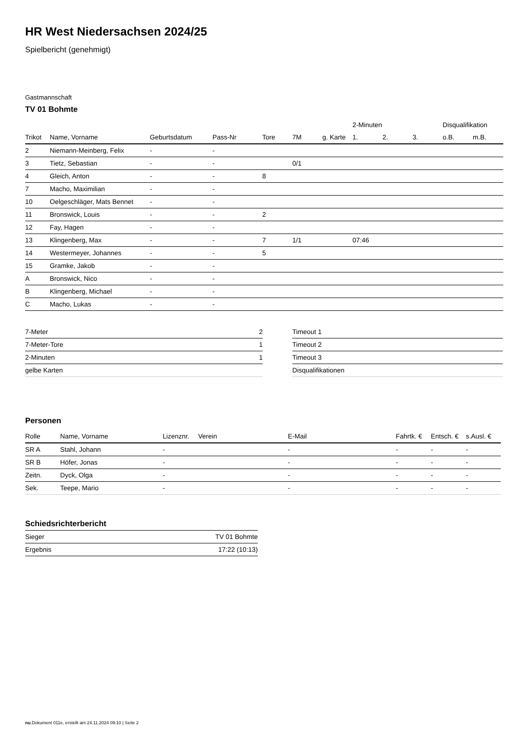HR West Niedersachsen 2024/25
Spielbericht (genehmigt)
Gastmannschaft
TV 01 Bohmte
| | | | | | | | 2-Minuten | | | Disqualifikation | |
| --- | --- | --- | --- | --- | --- | --- | --- | --- | --- | --- | --- |
| Trikot | Name, Vorname | Geburtsdatum | Pass-Nr | Tore | 7M | g. Karte | 1. | 2. | 3. | o.B. | m.B. |
| 2 | Niemann-Meinberg, Felix | - | - | | | | | | | | |
| 3 | Tietz, Sebastian | - | - | | 0/1 | | | | | | |
| 4 | Gleich, Anton | - | - | 8 | | | | | | | |
| 7 | Macho, Maximilian | - | - | | | | | | | | |
| 10 | Oelgeschläger, Mats Bennet | - | - | | | | | | | | |
| 11 | Bronswick, Louis | - | - | 2 | | | | | | | |
| 12 | Fay, Hagen | - | - | | | | | | | | |
| 13 | Klingenberg, Max | - | - | 7 | 1/1 | | 07:46 | | | | |
| 14 | Westermeyer, Johannes | - | - | 5 | | | | | | | |
| 15 | Gramke, Jakob | - | - | | | | | | | | |
| A | Bronswick, Nico | - | - | | | | | | | | |
| B | Klingenberg, Michael | - | - | | | | | | | | |
| C | Macho, Lukas | - | - | | | | | | | | |
| 7-Meter | 2 |
| 7-Meter-Tore | 1 |
| 2-Minuten | 1 |
| gelbe Karten | |
| Timeout 1 |
| Timeout 2 |
| Timeout 3 |
| Disqualifikationen |
Personen
| Rolle | Name, Vorname | Lizenznr. | Verein | E-Mail | Fahrtk. € | Entsch. € | s.Ausl. € |
| --- | --- | --- | --- | --- | --- | --- | --- |
| SR A | Stahl, Johann | - | | - | - | - | - |
| SR B | Höfer, Jonas | - | | - | - | - | - |
| Zeitn. | Dyck, Olga | - | | - | - | - | - |
| Sek. | Teepe, Mario | - | | - | - | - | - |
Schiedsrichterbericht
| Sieger | TV 01 Bohmte |
| Ergebnis | 17:22 (10:13) |
nu.Dokument 011e, erstellt am 24.11.2024 09:10 | Seite 2